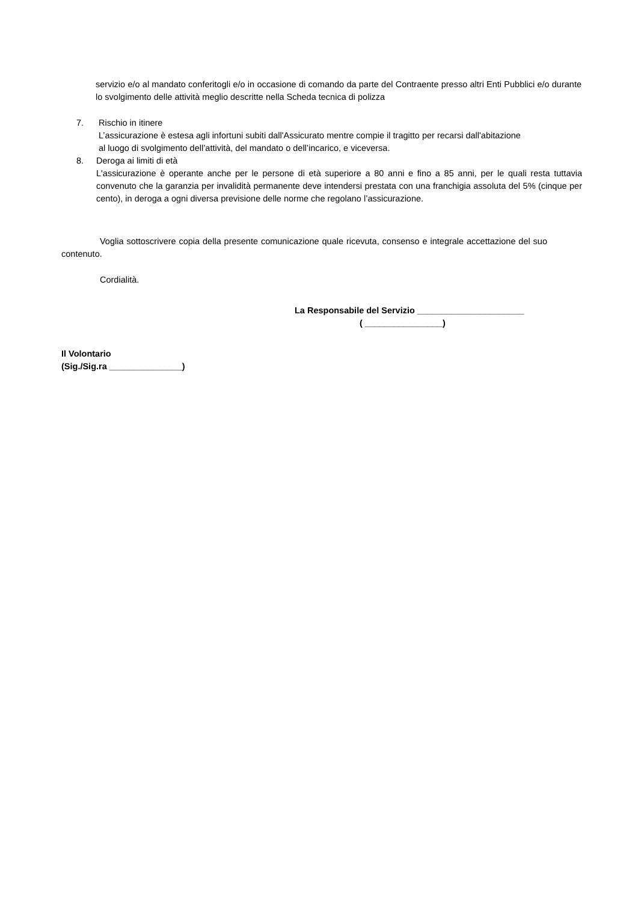servizio e/o al mandato conferitogli e/o in occasione di comando da parte del Contraente presso altri Enti Pubblici e/o durante lo svolgimento delle attività meglio descritte nella Scheda tecnica di polizza
7. Rischio in itinere
L’assicurazione è estesa agli infortuni subiti dall'Assicurato mentre compie il tragitto per recarsi dall'abitazione
al luogo di svolgimento dell’attività, del mandato o dell’incarico, e viceversa.
8. Deroga ai limiti di età
L'assicurazione è operante anche per le persone di età superiore a 80 anni e fino a 85 anni, per le quali resta tuttavia convenuto che la garanzia per invalidità permanente deve intendersi prestata con una franchigia assoluta del 5% (cinque per cento), in deroga a ogni diversa previsione delle norme che regolano l’assicurazione.
Voglia sottoscrivere copia della presente comunicazione quale ricevuta, consenso e integrale accettazione del suo contenuto.
Cordialità.
La Responsabile del Servizio ______________________
( ________________)
Il Volontario
(Sig./Sig.ra _______________)